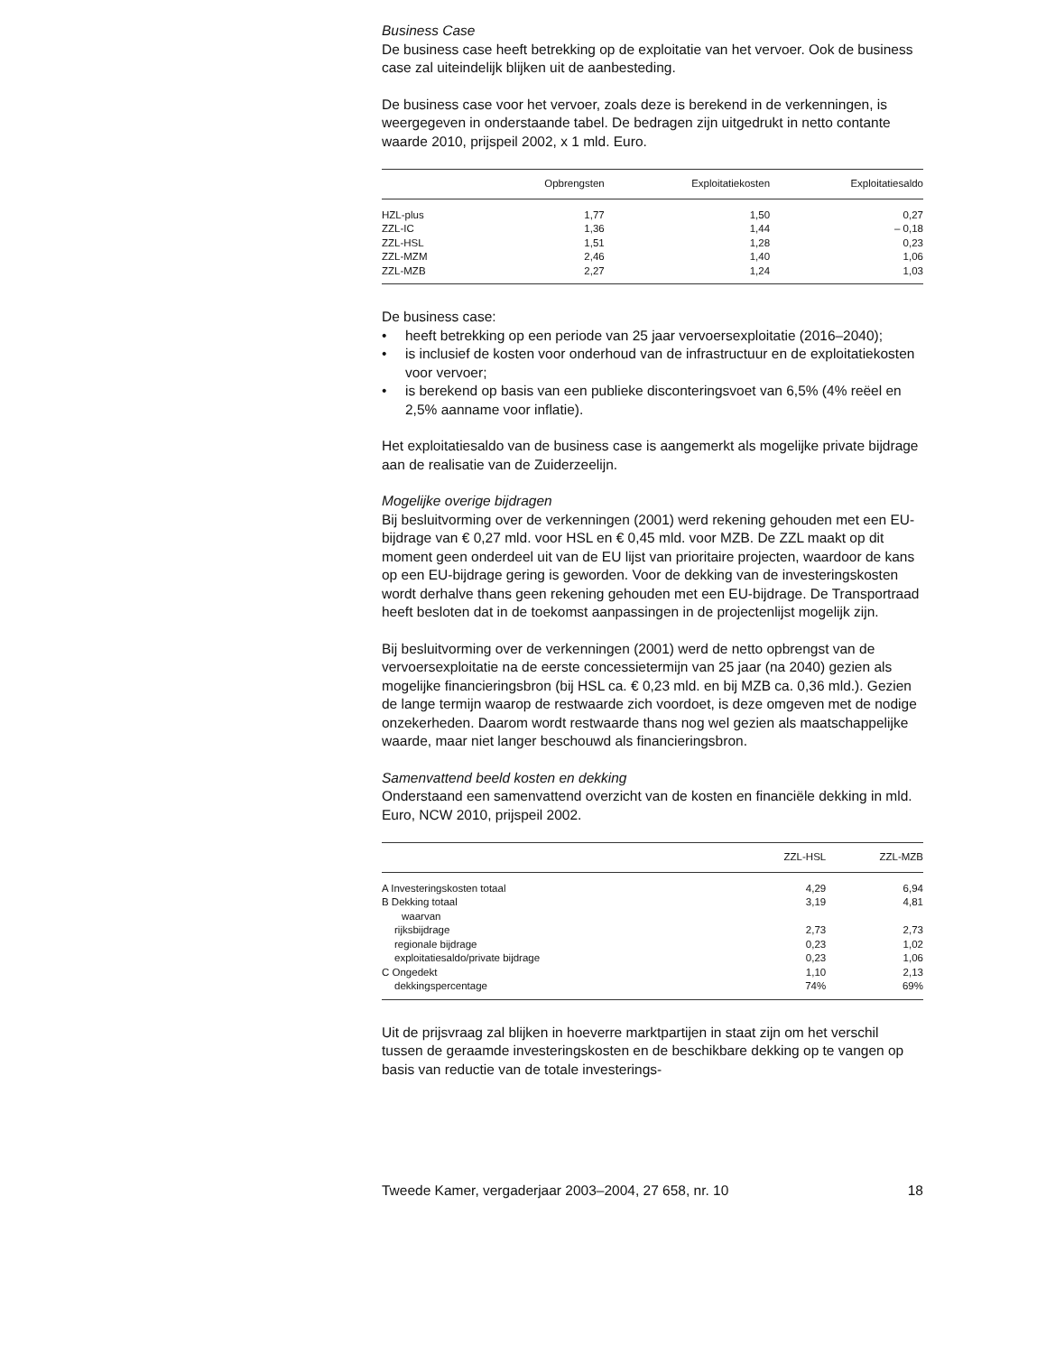Business Case
De business case heeft betrekking op de exploitatie van het vervoer. Ook de business case zal uiteindelijk blijken uit de aanbesteding.
De business case voor het vervoer, zoals deze is berekend in de verkenningen, is weergegeven in onderstaande tabel. De bedragen zijn uitgedrukt in netto contante waarde 2010, prijspeil 2002, x 1 mld. Euro.
| | Opbrengsten | Exploitatiekosten | Exploitatiesaldo |
| --- | --- | --- | --- |
| HZL-plus | 1,77 | 1,50 | 0,27 |
| ZZL-IC | 1,36 | 1,44 | – 0,18 |
| ZZL-HSL | 1,51 | 1,28 | 0,23 |
| ZZL-MZM | 2,46 | 1,40 | 1,06 |
| ZZL-MZB | 2,27 | 1,24 | 1,03 |
De business case:
• heeft betrekking op een periode van 25 jaar vervoersexploitatie (2016–2040);
• is inclusief de kosten voor onderhoud van de infrastructuur en de exploitatiekosten voor vervoer;
• is berekend op basis van een publieke disconteringsvoet van 6,5% (4% reëel en 2,5% aanname voor inflatie).
Het exploitatiesaldo van de business case is aangemerkt als mogelijke private bijdrage aan de realisatie van de Zuiderzeelijn.
Mogelijke overige bijdragen
Bij besluitvorming over de verkenningen (2001) werd rekening gehouden met een EU-bijdrage van € 0,27 mld. voor HSL en € 0,45 mld. voor MZB. De ZZL maakt op dit moment geen onderdeel uit van de EU lijst van prioritaire projecten, waardoor de kans op een EU-bijdrage gering is geworden. Voor de dekking van de investeringskosten wordt derhalve thans geen rekening gehouden met een EU-bijdrage. De Transportraad heeft besloten dat in de toekomst aanpassingen in de projectenlijst mogelijk zijn.
Bij besluitvorming over de verkenningen (2001) werd de netto opbrengst van de vervoersexploitatie na de eerste concessietermijn van 25 jaar (na 2040) gezien als mogelijke financieringsbron (bij HSL ca. € 0,23 mld. en bij MZB ca. 0,36 mld.). Gezien de lange termijn waarop de restwaarde zich voordoet, is deze omgeven met de nodige onzekerheden. Daarom wordt restwaarde thans nog wel gezien als maatschappelijke waarde, maar niet langer beschouwd als financieringsbron.
Samenvattend beeld kosten en dekking
Onderstaand een samenvattend overzicht van de kosten en financiële dekking in mld. Euro, NCW 2010, prijspeil 2002.
| | ZZL-HSL | ZZL-MZB |
| --- | --- | --- |
| A Investeringskosten totaal | 4,29 | 6,94 |
| B Dekking totaal | 3,19 | 4,81 |
| waarvan | | |
| rijksbijdrage | 2,73 | 2,73 |
| regionale bijdrage | 0,23 | 1,02 |
| exploitatiesaldo/private bijdrage | 0,23 | 1,06 |
| C Ongedekt | 1,10 | 2,13 |
| dekkingspercentage | 74% | 69% |
Uit de prijsvraag zal blijken in hoeverre marktpartijen in staat zijn om het verschil tussen de geraamde investeringskosten en de beschikbare dekking op te vangen op basis van reductie van de totale investerings-
Tweede Kamer, vergaderjaar 2003–2004, 27 658, nr. 10 18